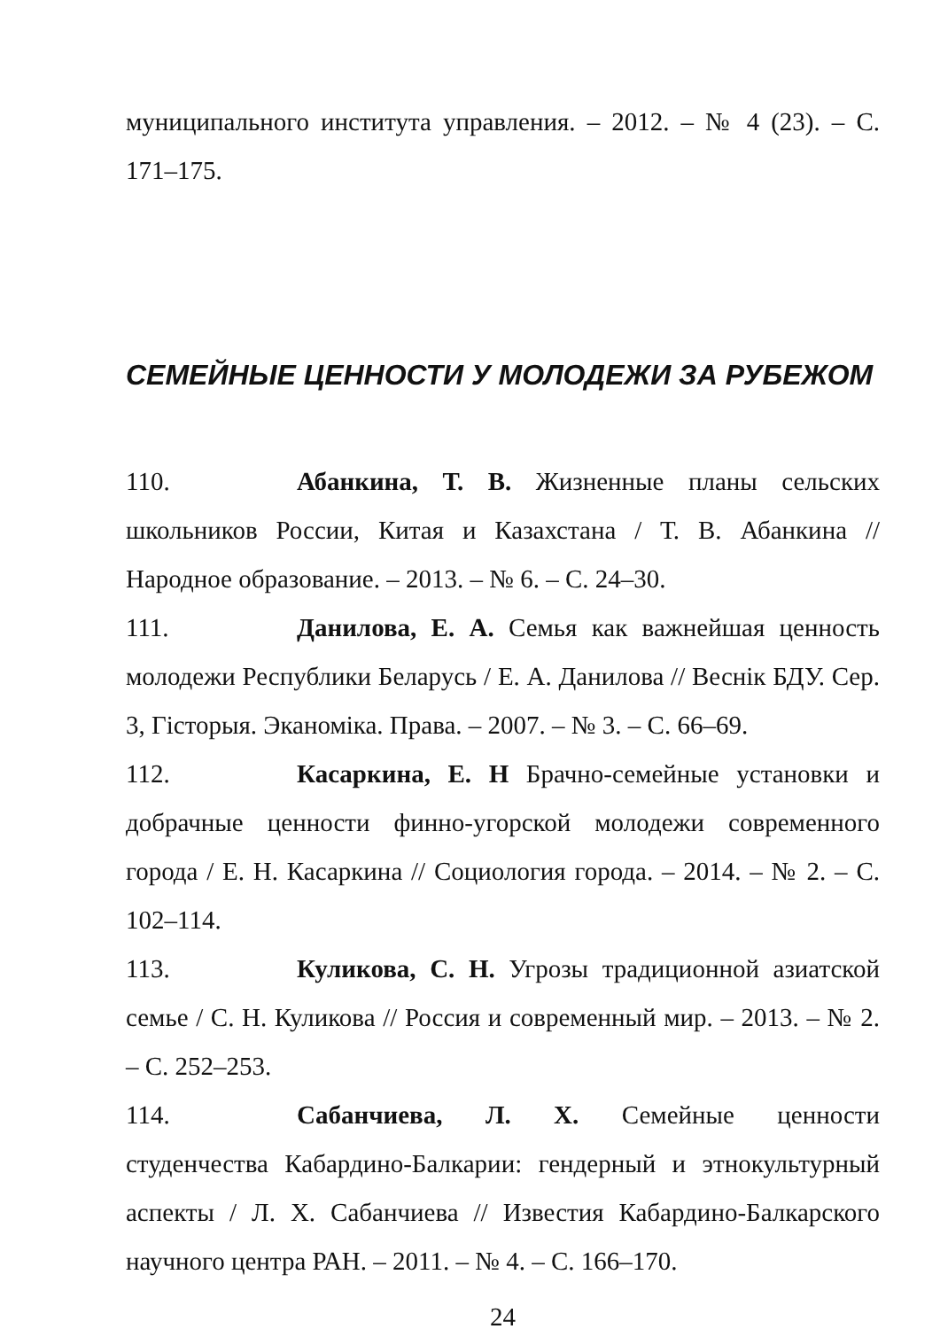муниципального института управления. – 2012. – № 4 (23). – С. 171–175.
СЕМЕЙНЫЕ ЦЕННОСТИ У МОЛОДЕЖИ ЗА РУБЕЖОМ
110. Абанкина, Т. В. Жизненные планы сельских школьников России, Китая и Казахстана / Т. В. Абанкина // Народное образование. – 2013. – № 6. – С. 24–30.
111. Данилова, Е. А. Семья как важнейшая ценность молодежи Республики Беларусь / Е. А. Данилова // Веснік БДУ. Сер. 3, Гісторыя. Эканоміка. Права. – 2007. – № 3. – С. 66–69.
112. Касаркина, Е. Н Брачно-семейные установки и добрачные ценности финно-угорской молодежи современного города / Е. Н. Касаркина // Социология города. – 2014. – № 2. – С. 102–114.
113. Куликова, С. Н. Угрозы традиционной азиатской семье / С. Н. Куликова // Россия и современный мир. – 2013. – № 2. – С. 252–253.
114. Сабанчиева, Л. Х. Семейные ценности студенчества Кабардино-Балкарии: гендерный и этнокультурный аспекты / Л. Х. Сабанчиева // Известия Кабардино-Балкарского научного центра РАН. – 2011. – № 4. – С. 166–170.
24